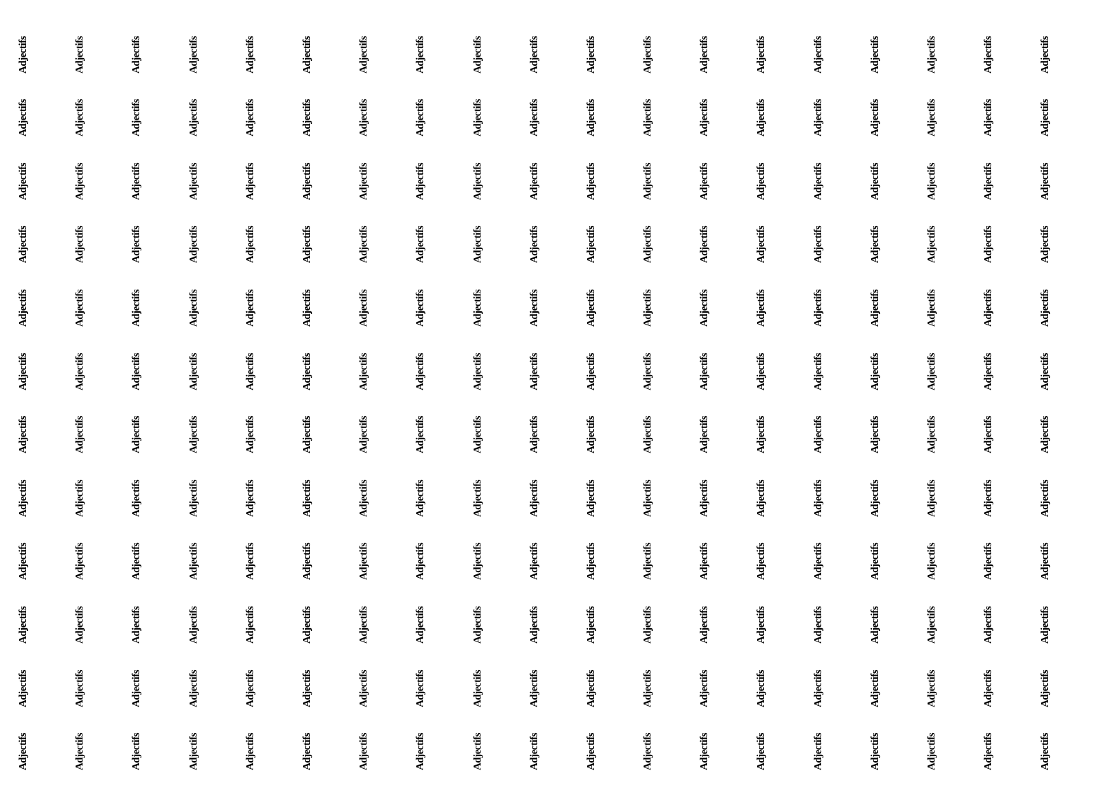Adjectifs Adjectifs Adjectifs Adjectifs Adjectifs Adjectifs Adjectifs Adjectifs Adjectifs Adjectifs Adjectifs Adjectifs Adjectifs Adjectifs Adjectifs Adjectifs Adjectifs Adjectifs Adjectifs Adjectifs Adjectifs Adjectifs Adjectifs Adjectifs Adjectifs Adjectifs Adjectifs Adjectifs Adjectifs Adjectifs Adjectifs Adjectifs Adjectifs Adjectifs Adjectifs Adjectifs Adjectifs Adjectifs Adjectifs Adjectifs Adjectifs Adjectifs Adjectifs Adjectifs Adjectifs Adjectifs Adjectifs Adjectifs Adjectifs Adjectifs Adjectifs Adjectifs Adjectifs Adjectifs Adjectifs Adjectifs Adjectifs Adjectifs Adjectifs Adjectifs Adjectifs Adjectifs Adjectifs Adjectifs Adjectifs Adjectifs Adjectifs Adjectifs Adjectifs Adjectifs Adjectifs Adjectifs Adjectifs Adjectifs Adjectifs Adjectifs Adjectifs Adjectifs Adjectifs Adjectifs Adjectifs Adjectifs Adjectifs Adjectifs Adjectifs Adjectifs Adjectifs Adjectifs Adjectifs Adjectifs Adjectifs Adjectifs Adjectifs Adjectifs Adjectifs Adjectifs Adjectifs Adjectifs Adjectifs Adjectifs Adjectifs Adjectifs Adjectifs Adjectifs Adjectifs Adjectifs Adjectifs Adjectifs Adjectifs Adjectifs Adjectifs Adjectifs Adjectifs Adjectifs Adjectifs Adjectifs Adjectifs Adjectifs Adjectifs Adjectifs Adjectifs Adjectifs Adjectifs Adjectifs Adjectifs Adjectifs Adjectifs Adjectifs Adjectifs Adjectifs Adjectifs Adjectifs Adjectifs Adjectifs Adjectifs Adjectifs Adjectifs Adjectifs Adjectifs Adjectifs Adjectifs Adjectifs Adjectifs Adjectifs Adjectifs Adjectifs Adjectifs Adjectifs Adjectifs Adjectifs Adjectifs Adjectifs Adjectifs Adjectifs Adjectifs Adjectifs Adjectifs Adjectifs Adjectifs Adjectifs Adjectifs Adjectifs Adjectifs Adjectifs Adjectifs Adjectifs Adjectifs Adjectifs Adjectifs Adjectifs Adjectifs Adjectifs Adjectifs Adjectifs Adjectifs Adjectifs Adjectifs Adjectifs Adjectifs Adjectifs Adjectifs Adjectifs Adjectifs Adjectifs Adjectifs Adjectifs Adjectifs Adjectifs Adjectifs Adjectifs Adjectifs Adjectifs Adjectifs Adjectifs Adjectifs Adjectifs Adjectifs Adjectifs Adjectifs Adjectifs Adjectifs Adjectifs Adjectifs Adjectifs Adjectifs Adjectifs Adjectifs Adjectifs Adjectifs Adjectifs Adjectifs Adjectifs Adjectifs Adjectifs Adjectifs Adjectifs Adjectifs Adjectifs Adjectifs Adjectifs Adjectifs Adjectifs Adjectifs Adjectifs Adjectifs Adjectifs Adjectifs Adjectifs